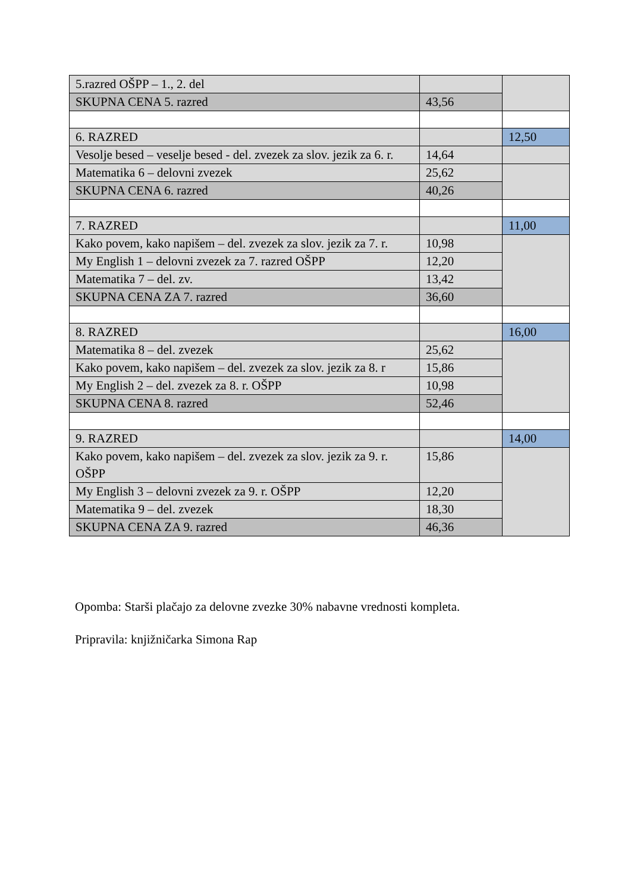| 5.razred OŠPP – 1., 2. del | | |
| SKUPNA CENA 5. razred | 43,56 | |
| 6. RAZRED | | 12,50 |
| Vesolje besed – veselje besed - del. zvezek za slov. jezik za 6. r. | 14,64 | |
| Matematika 6 – delovni zvezek | 25,62 | |
| SKUPNA CENA 6. razred | 40,26 | |
| 7. RAZRED | | 11,00 |
| Kako povem, kako napišem – del. zvezek za slov. jezik za 7. r. | 10,98 | |
| My English 1 – delovni zvezek za 7. razred OŠPP | 12,20 | |
| Matematika 7 – del. zv. | 13,42 | |
| SKUPNA CENA ZA 7. razred | 36,60 | |
| 8. RAZRED | | 16,00 |
| Matematika 8 – del. zvezek | 25,62 | |
| Kako povem, kako napišem – del. zvezek za slov. jezik za 8. r | 15,86 | |
| My English 2 – del. zvezek za 8. r. OŠPP | 10,98 | |
| SKUPNA CENA 8. razred | 52,46 | |
| 9. RAZRED | | 14,00 |
| Kako povem, kako napišem – del. zvezek za slov. jezik za 9. r. OŠPP | 15,86 | |
| My English 3 – delovni zvezek za 9. r. OŠPP | 12,20 | |
| Matematika 9 – del. zvezek | 18,30 | |
| SKUPNA CENA ZA 9. razred | 46,36 | |
Opomba: Starši plačajo za delovne zvezke 30% nabavne vrednosti kompleta.
Pripravila: knjižničarka Simona Rap